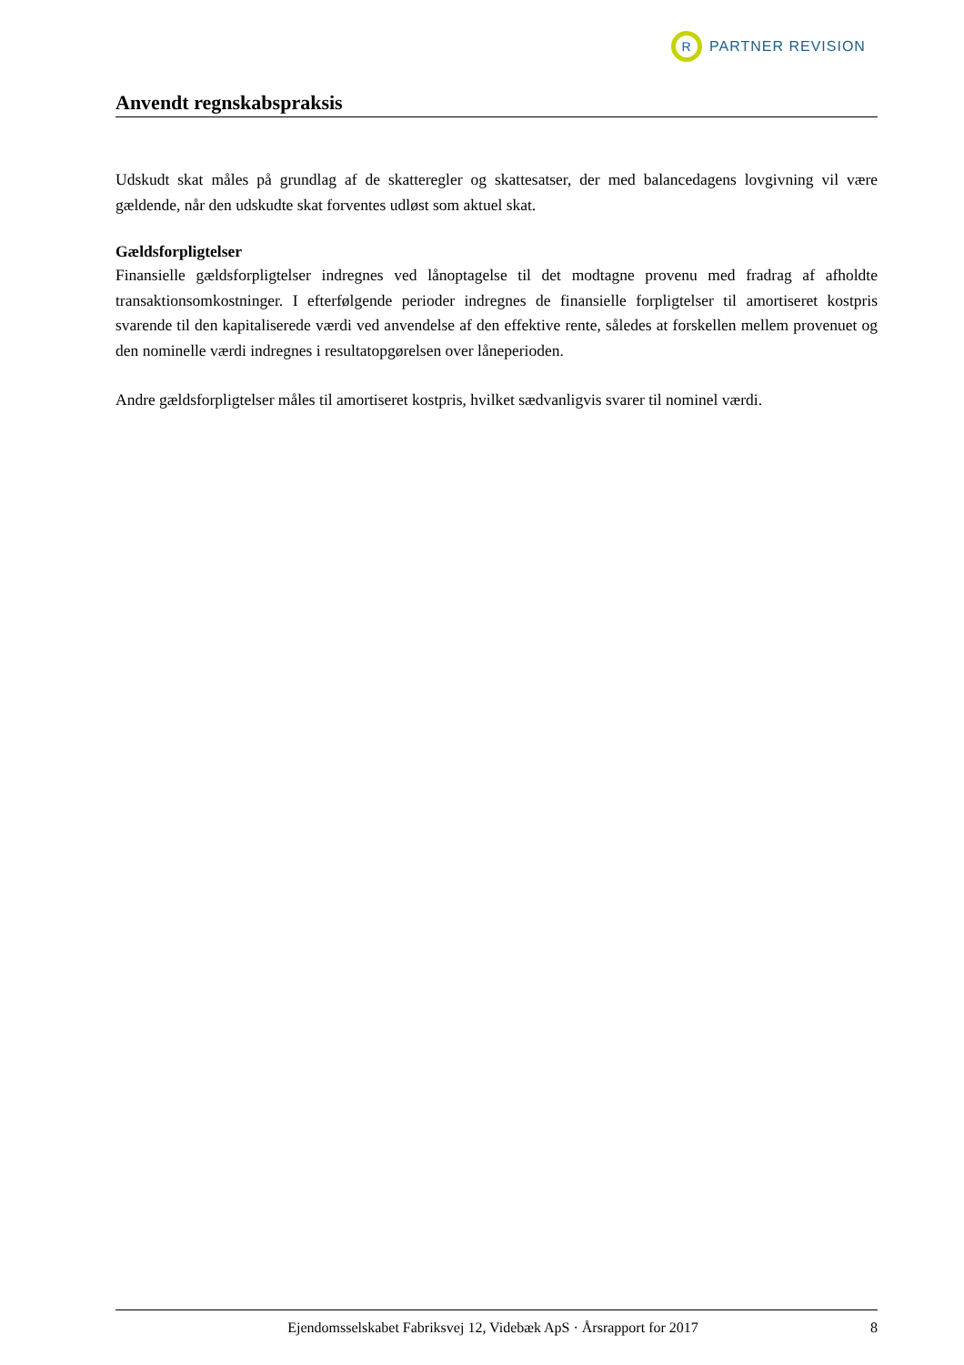R
PARTNER REVISION
Anvendt regnskabspraksis
Udskudt skat måles på grundlag af de skatteregler og skattesatser, der med balancedagens lovgivning vil være gældende, når den udskudte skat forventes udløst som aktuel skat.
Gældsforpligtelser
Finansielle gældsforpligtelser indregnes ved lånoptagelse til det modtagne provenu med fradrag af afholdte transaktionsomkostninger. I efterfølgende perioder indregnes de finansielle forpligtelser til amortiseret kostpris svarende til den kapitaliserede værdi ved anvendelse af den effektive rente, således at forskellen mellem provenuet og den nominelle værdi indregnes i resultatopgørelsen over låneperioden.
Andre gældsforpligtelser måles til amortiseret kostpris, hvilket sædvanligvis svarer til nominel værdi.
Ejendomsselskabet Fabriksvej 12, Videbæk ApS · Årsrapport for 2017 8